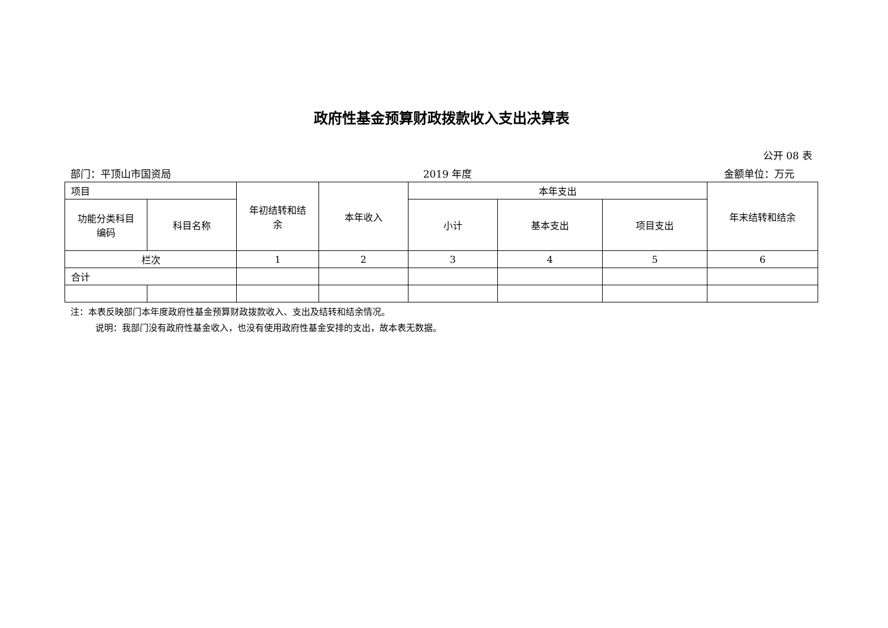政府性基金预算财政拨款收入支出决算表
公开 08 表
部门：平顶山市国资局 2019 年度 金额单位：万元
| 项目 | | 年初结转和结 余 | 本年收入 | 本年支出 | | | 年末结转和结余 |
| 功能分类科目 编码 | 科目名称 | | | 小计 | 基本支出 | 项目支出 | |
| 栏次 | | 1 | 2 | 3 | 4 | 5 | 6 |
| 合计 | | | | | | | |
注：本表反映部门本年度政府性基金预算财政拨款收入、支出及结转和结余情况。
说明：我部门没有政府性基金收入，也没有使用政府性基金安排的支出，故本表无数据。